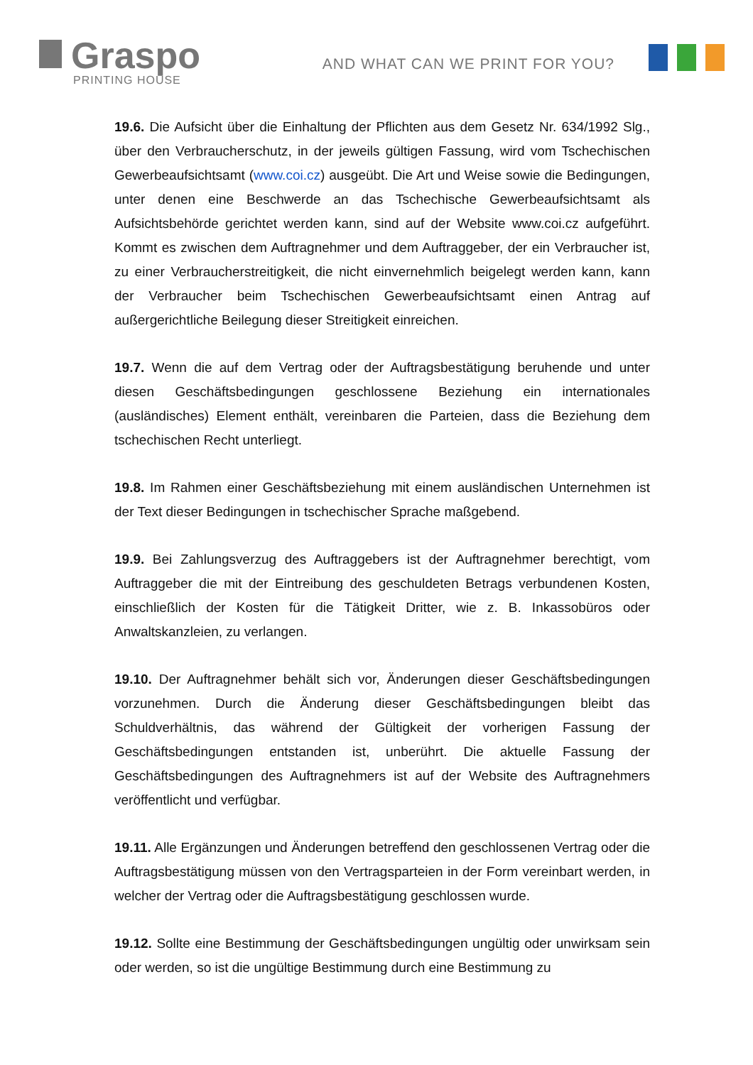Graspo
PRINTING HOUSE
AND WHAT CAN WE PRINT FOR YOU?
19.6. Die Aufsicht über die Einhaltung der Pflichten aus dem Gesetz Nr. 634/1992 Slg., über den Verbraucherschutz, in der jeweils gültigen Fassung, wird vom Tschechischen Gewerbeaufsichtsamt (www.coi.cz) ausgeübt. Die Art und Weise sowie die Bedingungen, unter denen eine Beschwerde an das Tschechische Gewerbeaufsichtsamt als Aufsichtsbehörde gerichtet werden kann, sind auf der Website www.coi.cz aufgeführt. Kommt es zwischen dem Auftragnehmer und dem Auftraggeber, der ein Verbraucher ist, zu einer Verbraucherstreitigkeit, die nicht einvernehmlich beigelegt werden kann, kann der Verbraucher beim Tschechischen Gewerbeaufsichtsamt einen Antrag auf außergerichtliche Beilegung dieser Streitigkeit einreichen.
19.7. Wenn die auf dem Vertrag oder der Auftragsbestätigung beruhende und unter diesen Geschäftsbedingungen geschlossene Beziehung ein internationales (ausländisches) Element enthält, vereinbaren die Parteien, dass die Beziehung dem tschechischen Recht unterliegt.
19.8. Im Rahmen einer Geschäftsbeziehung mit einem ausländischen Unternehmen ist der Text dieser Bedingungen in tschechischer Sprache maßgebend.
19.9. Bei Zahlungsverzug des Auftraggebers ist der Auftragnehmer berechtigt, vom Auftraggeber die mit der Eintreibung des geschuldeten Betrags verbundenen Kosten, einschließlich der Kosten für die Tätigkeit Dritter, wie z. B. Inkassobüros oder Anwaltskanzleien, zu verlangen.
19.10. Der Auftragnehmer behält sich vor, Änderungen dieser Geschäftsbedingungen vorzunehmen. Durch die Änderung dieser Geschäftsbedingungen bleibt das Schuldverhältnis, das während der Gültigkeit der vorherigen Fassung der Geschäftsbedingungen entstanden ist, unberührt. Die aktuelle Fassung der Geschäftsbedingungen des Auftragnehmers ist auf der Website des Auftragnehmers veröffentlicht und verfügbar.
19.11. Alle Ergänzungen und Änderungen betreffend den geschlossenen Vertrag oder die Auftragsbestätigung müssen von den Vertragsparteien in der Form vereinbart werden, in welcher der Vertrag oder die Auftragsbestätigung geschlossen wurde.
19.12. Sollte eine Bestimmung der Geschäftsbedingungen ungültig oder unwirksam sein oder werden, so ist die ungültige Bestimmung durch eine Bestimmung zu